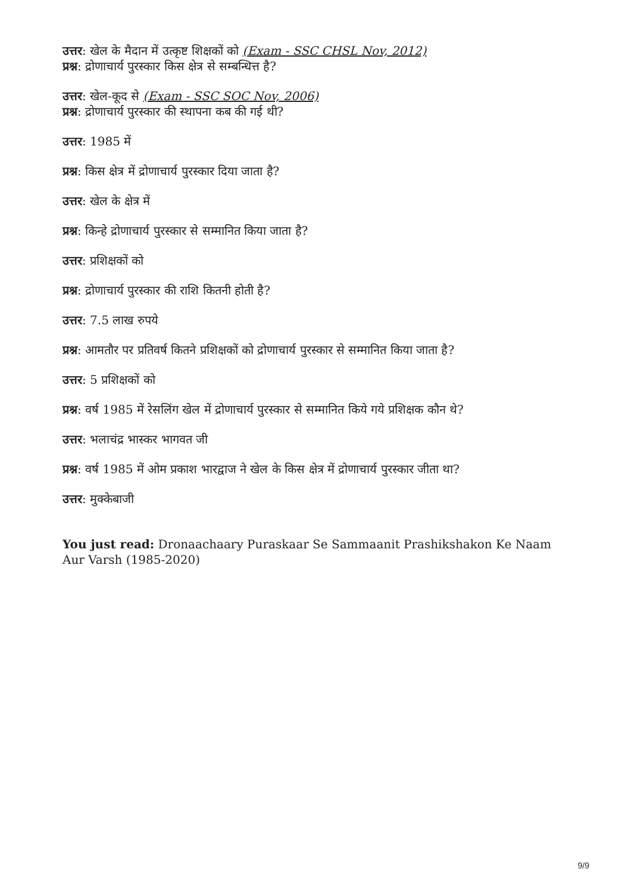उत्तर: खेल के मैदान में उत्कृष्ट शिक्षकों को (Exam - SSC CHSL Nov, 2012)
प्रश्न: द्रोणाचार्य पुरस्कार किस क्षेत्र से सम्बन्धित्त है?
उत्तर: खेल-कूद से (Exam - SSC SOC Nov, 2006)
प्रश्न: द्रोणाचार्य पुरस्कार की स्थापना कब की गई थी?
उत्तर: 1985 में
प्रश्न: किस क्षेत्र में द्रोणाचार्य पुरस्कार दिया जाता है?
उत्तर: खेल के क्षेत्र में
प्रश्न: किन्हे द्रोणाचार्य पुरस्कार से सम्मानित किया जाता है?
उत्तर: प्रशिक्षकों को
प्रश्न: द्रोणाचार्य पुरस्कार की राशि कितनी होती है?
उत्तर: 7.5 लाख रुपये
प्रश्न: आमतौर पर प्रतिवर्ष कितने प्रशिक्षकों को द्रोणाचार्य पुरस्कार से सम्मानित किया जाता है?
उत्तर: 5 प्रशिक्षकों को
प्रश्न: वर्ष 1985 में रेसलिंग खेल में द्रोणाचार्य पुरस्कार से सम्मानित किये गये प्रशिक्षक कौन थे?
उत्तर: भलाचंद्र भास्कर भागवत जी
प्रश्न: वर्ष 1985 में ओम प्रकाश भारद्वाज ने खेल के किस क्षेत्र में द्रोणाचार्य पुरस्कार जीता था?
उत्तर: मुक्केबाजी
You just read: Dronaachaary Puraskaar Se Sammaanit Prashikshakon Ke Naam Aur Varsh (1985-2020)
9/9